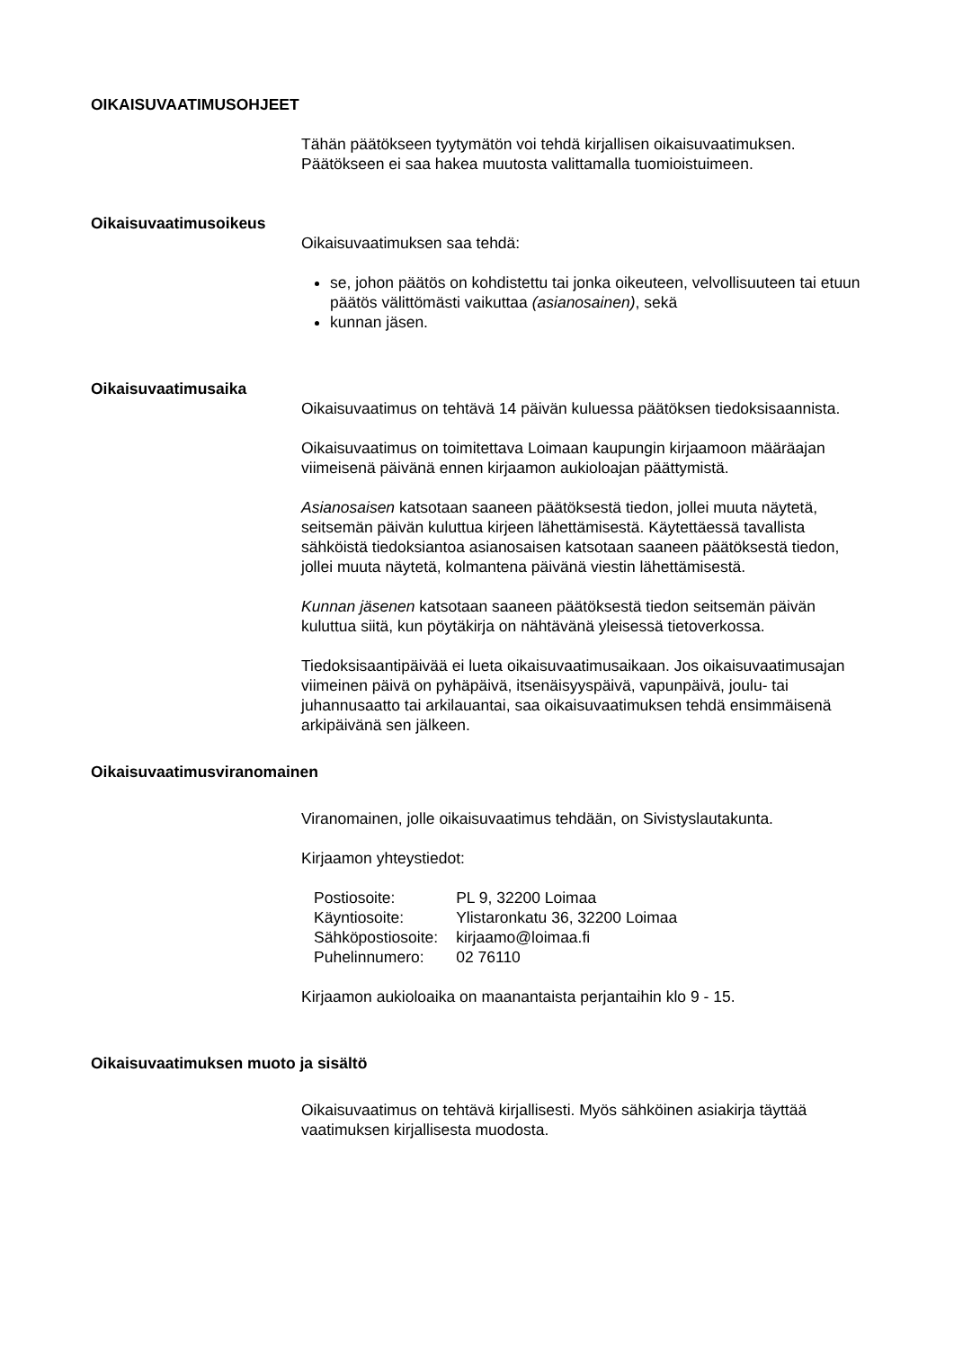OIKAISUVAATIMUSOHJEET
Tähän päätökseen tyytymätön voi tehdä kirjallisen oikaisuvaatimuksen. Päätökseen ei saa hakea muutosta valittamalla tuomioistuimeen.
Oikaisuvaatimusoikeus
Oikaisuvaatimuksen saa tehdä:
se, johon päätös on kohdistettu tai jonka oikeuteen, velvollisuuteen tai etuun päätös välittömästi vaikuttaa (asianosainen), sekä
kunnan jäsen.
Oikaisuvaatimusaika
Oikaisuvaatimus on tehtävä 14 päivän kuluessa päätöksen tiedoksisaannista.
Oikaisuvaatimus on toimitettava Loimaan kaupungin kirjaamoon määräajan viimeisenä päivänä ennen kirjaamon aukioloajan päättymistä.
Asianosaisen katsotaan saaneen päätöksestä tiedon, jollei muuta näytetä, seitsemän päivän kuluttua kirjeen lähettämisestä. Käytettäessä tavallista sähköistä tiedoksiantoa asianosaisen katsotaan saaneen päätöksestä tiedon, jollei muuta näytetä, kolmantena päivänä viestin lähettämisestä.
Kunnan jäsenen katsotaan saaneen päätöksestä tiedon seitsemän päivän kuluttua siitä, kun pöytäkirja on nähtävänä yleisessä tietoverkossa.
Tiedoksisaantipäivää ei lueta oikaisuvaatimusaikaan. Jos oikaisuvaatimusajan viimeinen päivä on pyhäpäivä, itsenäisyyspäivä, vapunpäivä, joulu- tai juhannusaatto tai arkilauantai, saa oikaisuvaatimuksen tehdä ensimmäisenä arkipäivänä sen jälkeen.
Oikaisuvaatimusviranomainen
Viranomainen, jolle oikaisuvaatimus tehdään, on Sivistyslautakunta.
Kirjaamon yhteystiedot:
| Postiosoite: | PL 9, 32200 Loimaa |
| Käyntiosoite: | Ylistaronkatu 36, 32200 Loimaa |
| Sähköpostiosoite: | kirjaamo@loimaa.fi |
| Puhelinnumero: | 02 76110 |
Kirjaamon aukioloaika on maanantaista perjantaihin klo 9 - 15.
Oikaisuvaatimuksen muoto ja sisältö
Oikaisuvaatimus on tehtävä kirjallisesti. Myös sähköinen asiakirja täyttää vaatimuksen kirjallisesta muodosta.